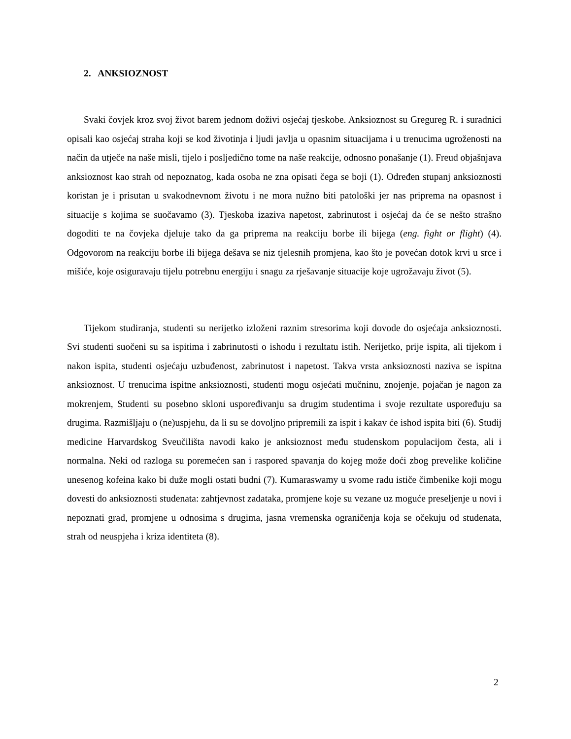2. ANKSIOZNOST
Svaki čovjek kroz svoj život barem jednom doživi osjećaj tjeskobe. Anksioznost su Gregureg R. i suradnici opisali kao osjećaj straha koji se kod životinja i ljudi javlja u opasnim situacijama i u trenucima ugroženosti na način da utječe na naše misli, tijelo i posljedično tome na naše reakcije, odnosno ponašanje (1). Freud objašnjava anksioznost kao strah od nepoznatog, kada osoba ne zna opisati čega se boji (1). Određen stupanj anksioznosti koristan je i prisutan u svakodnevnom životu i ne mora nužno biti patološki jer nas priprema na opasnost i situacije s kojima se suočavamo (3). Tjeskoba izaziva napetost, zabrinutost i osjećaj da će se nešto strašno dogoditi te na čovjeka djeluje tako da ga priprema na reakciju borbe ili bijega (eng. fight or flight) (4). Odgovorom na reakciju borbe ili bijega dešava se niz tjelesnih promjena, kao što je povećan dotok krvi u srce i mišiće, koje osiguravaju tijelu potrebnu energiju i snagu za rješavanje situacije koje ugrožavaju život (5).
Tijekom studiranja, studenti su nerijetko izloženi raznim stresorima koji dovode do osjećaja anksioznosti. Svi studenti suočeni su sa ispitima i zabrinutosti o ishodu i rezultatu istih. Nerijetko, prije ispita, ali tijekom i nakon ispita, studenti osjećaju uzbuđenost, zabrinutost i napetost. Takva vrsta anksioznosti naziva se ispitna anksioznost. U trenucima ispitne anksioznosti, studenti mogu osjećati mučninu, znojenje, pojačan je nagon za mokrenjem, Studenti su posebno skloni uspoređivanju sa drugim studentima i svoje rezultate uspoređuju sa drugima. Razmišljaju o (ne)uspjehu, da li su se dovoljno pripremili za ispit i kakav će ishod ispita biti (6). Studij medicine Harvardskog Sveučilišta navodi kako je anksioznost među studenskom populacijom česta, ali i normalna. Neki od razloga su poremećen san i raspored spavanja do kojeg može doći zbog prevelike količine unesenog kofeina kako bi duže mogli ostati budni (7). Kumaraswamy u svome radu ističe čimbenike koji mogu dovesti do anksioznosti studenata: zahtjevnost zadataka, promjene koje su vezane uz moguće preseljenje u novi i nepoznati grad, promjene u odnosima s drugima, jasna vremenska ograničenja koja se očekuju od studenata, strah od neuspjeha i kriza identiteta (8).
2